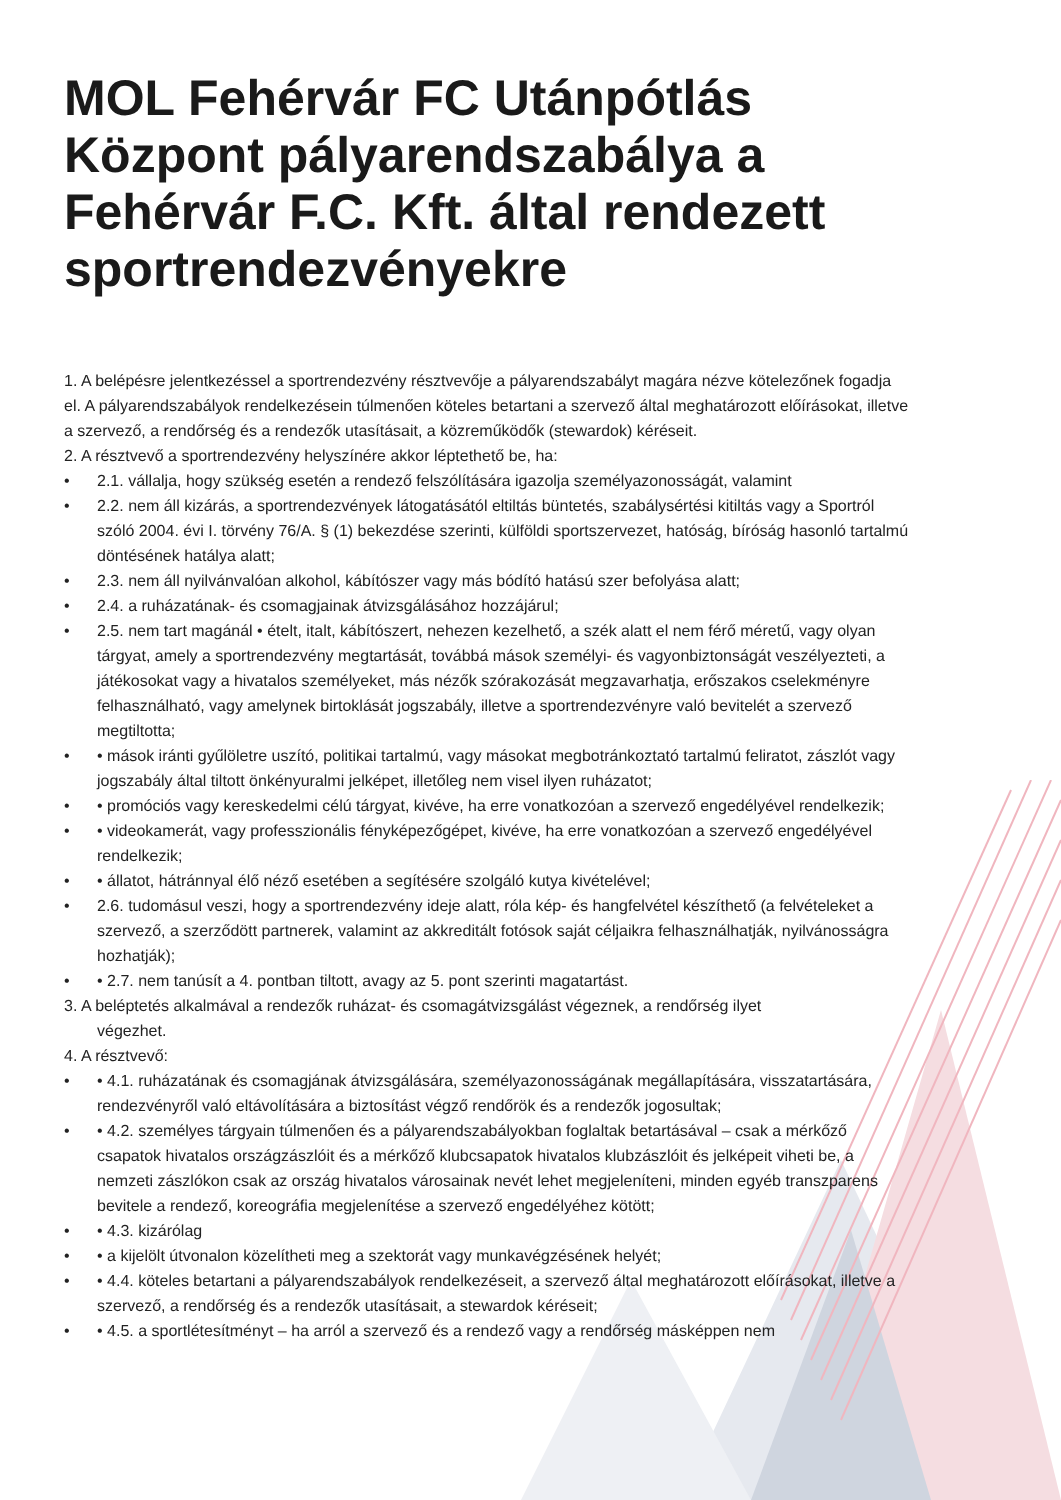MOL Fehérvár FC Utánpótlás Központ pályarendszabálya a Fehérvár F.C. Kft. által rendezett sportrendezvényekre
1. A belépésre jelentkezéssel a sportrendezvény résztvevője a pályarendszabályt magára nézve kötelezőnek fogadja el. A pályarendszabályok rendelkezésein túlmenően köteles betartani a szervező által meghatározott előírásokat, illetve a szervező, a rendőrség és a rendezők utasításait, a közreműködők (stewardok) kéréseit.
2. A résztvevő a sportrendezvény helyszínére akkor léptethető be, ha:
• 2.1. vállalja, hogy szükség esetén a rendező felszólítására igazolja személyazonosságát, valamint
• 2.2. nem áll kizárás, a sportrendezvények látogatásától eltiltás büntetés, szabálysértési kitiltás vagy a Sportról szóló 2004. évi I. törvény 76/A. § (1) bekezdése szerinti, külföldi sportszervezet, hatóság, bíróság hasonló tartalmú döntésének hatálya alatt;
• 2.3. nem áll nyilvánvalóan alkohol, kábítószer vagy más bódító hatású szer befolyása alatt;
• 2.4. a ruházatának- és csomagjainak átvizsgálásához hozzájárul;
• 2.5. nem tart magánál • ételt, italt, kábítószert, nehezen kezelhető, a szék alatt el nem férő méretű, vagy olyan tárgyat, amely a sportrendezvény megtartását, továbbá mások személyi- és vagyonbiztonságát veszélyezteti, a játékosokat vagy a hivatalos személyeket, más nézők szórakozását megzavarhatja, erőszakos cselekményre felhasználható, vagy amelynek birtoklását jogszabály, illetve a sportrendezvényre való bevitelét a szervező megtiltotta;
• • mások iránti gyűlöletre uszító, politikai tartalmú, vagy másokat megbotránkoztató tartalmú feliratot, zászlót vagy jogszabály által tiltott önkényuralmi jelképet, illetőleg nem visel ilyen ruházatot;
• • promóciós vagy kereskedelmi célú tárgyat, kivéve, ha erre vonatkozóan a szervező engedélyével rendelkezik;
• • videokamerát, vagy professzionális fényképezőgépet, kivéve, ha erre vonatkozóan a szervező engedélyével rendelkezik;
• • állatot, hátránnyal élő néző esetében a segítésére szolgáló kutya kivételével;
• 2.6. tudomásul veszi, hogy a sportrendezvény ideje alatt, róla kép- és hangfelvétel készíthető (a felvételeket a szervező, a szerződött partnerek, valamint az akkreditált fotósok saját céljaikra felhasználhatják, nyilvánosságra hozhatják);
• • 2.7. nem tanúsít a 4. pontban tiltott, avagy az 5. pont szerinti magatartást.
3. A beléptetés alkalmával a rendezők ruházat- és csomagátvizsgálást végeznek, a rendőrség ilyet
végezhet.
4. A résztvevő:
• • 4.1. ruházatának és csomagjának átvizsgálására, személyazonosságának megállapítására, visszatartására, rendezvényről való eltávolítására a biztosítást végző rendőrök és a rendezők jogosultak;
• • 4.2. személyes tárgyain túlmenően és a pályarendszabályokban foglaltak betartásával – csak a mérkőző csapatok hivatalos országzászlóit és a mérkőző klubcsapatok hivatalos klubzászlóit és jelképeit viheti be, a nemzeti zászlókon csak az ország hivatalos városainak nevét lehet megjeleníteni, minden egyéb transzparens bevitele a rendező, koreográfia megjelenítése a szervező engedélyéhez kötött;
• • 4.3. kizárólag
• • a kijelölt útvonalon közelítheti meg a szektorát vagy munkavégzésének helyét;
• • 4.4. köteles betartani a pályarendszabályok rendelkezéseit, a szervező által meghatározott előírásokat, illetve a szervező, a rendőrség és a rendezők utasításait, a stewardok kéréseit;
• • 4.5. a sportlétesítményt – ha arról a szervező és a rendező vagy a rendőrség másképpen nem